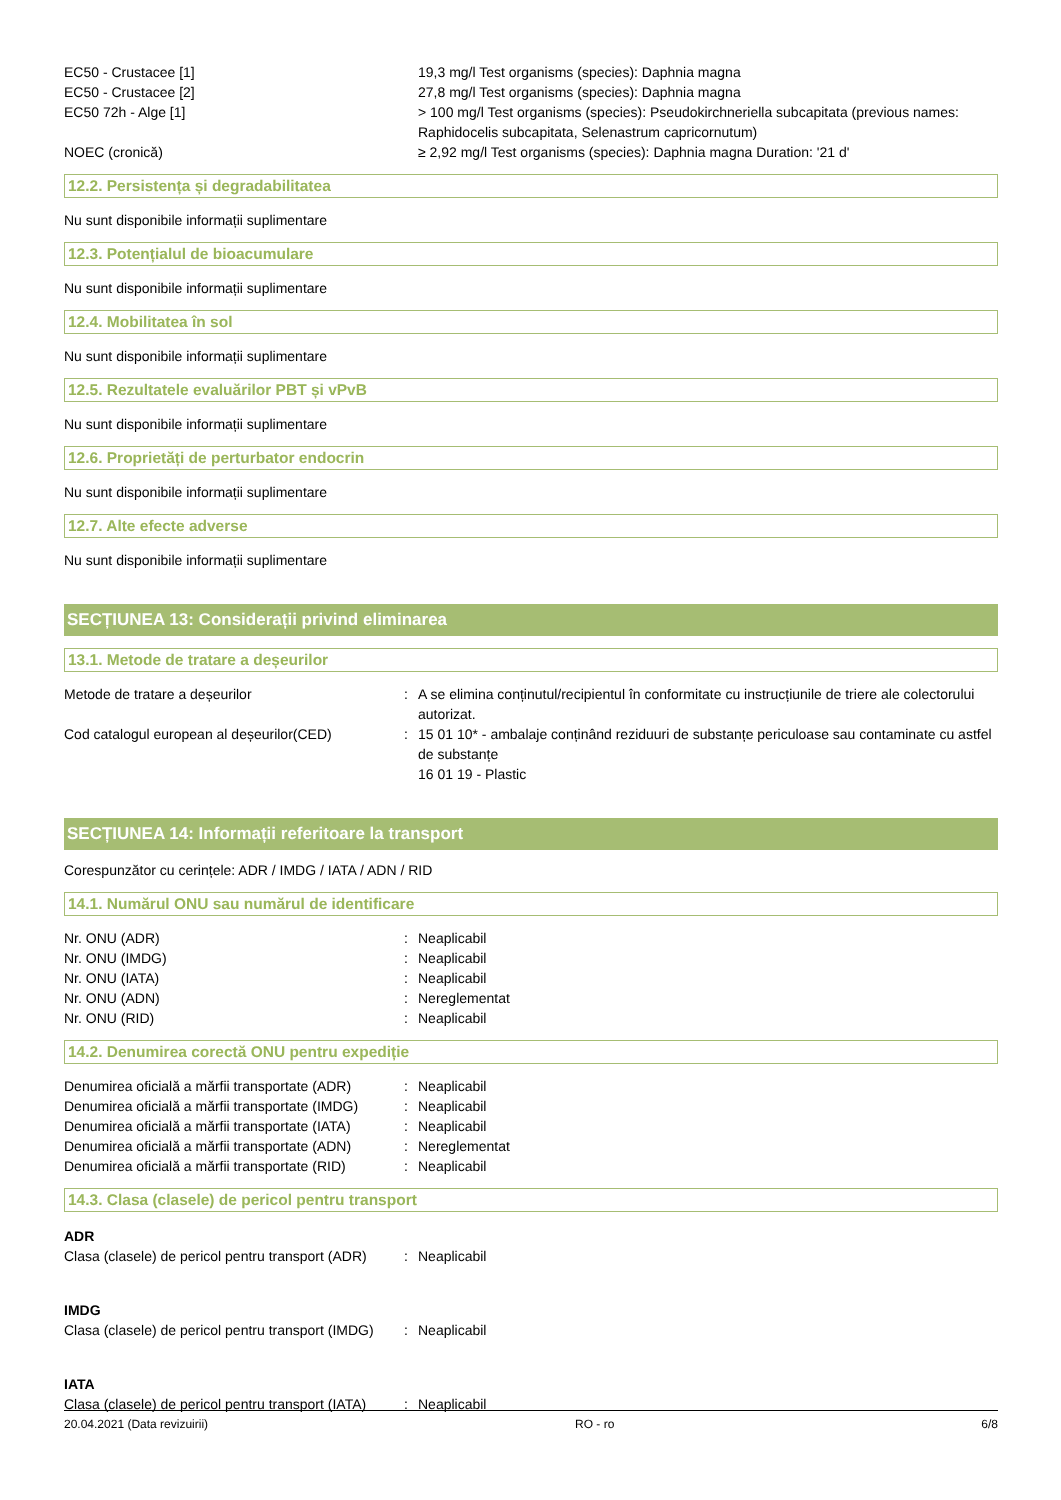| EC50 - Crustacee [1] | 19,3 mg/l Test organisms (species): Daphnia magna |
| EC50 - Crustacee [2] | 27,8 mg/l Test organisms (species): Daphnia magna |
| EC50 72h - Alge [1] | > 100 mg/l Test organisms (species): Pseudokirchneriella subcapitata (previous names: Raphidocelis subcapitata, Selenastrum capricornutum) |
| NOEC (cronică) | ≥ 2,92 mg/l Test organisms (species): Daphnia magna Duration: '21 d' |
12.2. Persistența și degradabilitatea
Nu sunt disponibile informații suplimentare
12.3. Potențialul de bioacumulare
Nu sunt disponibile informații suplimentare
12.4. Mobilitatea în sol
Nu sunt disponibile informații suplimentare
12.5. Rezultatele evaluărilor PBT și vPvB
Nu sunt disponibile informații suplimentare
12.6. Proprietăți de perturbator endocrin
Nu sunt disponibile informații suplimentare
12.7. Alte efecte adverse
Nu sunt disponibile informații suplimentare
SECȚIUNEA 13: Considerații privind eliminarea
13.1. Metode de tratare a deșeurilor
| Metode de tratare a deșeurilor | : | A se elimina conținutul/recipientul în conformitate cu instrucțiunile de triere ale colectorului autorizat. |
| Cod catalogul european al deșeurilor(CED) | : | 15 01 10* - ambalaje conținând reziduuri de substanțe periculoase sau contaminate cu astfel de substanțe 16 01 19 - Plastic |
SECȚIUNEA 14: Informații referitoare la transport
Corespunzător cu cerințele: ADR / IMDG / IATA / ADN / RID
14.1. Numărul ONU sau numărul de identificare
| Nr. ONU (ADR) | : | Neaplicabil |
| Nr. ONU (IMDG) | : | Neaplicabil |
| Nr. ONU (IATA) | : | Neaplicabil |
| Nr. ONU (ADN) | : | Nereglementat |
| Nr. ONU (RID) | : | Neaplicabil |
14.2. Denumirea corectă ONU pentru expediție
| Denumirea oficială a mărfii transportate (ADR) | : | Neaplicabil |
| Denumirea oficială a mărfii transportate (IMDG) | : | Neaplicabil |
| Denumirea oficială a mărfii transportate (IATA) | : | Neaplicabil |
| Denumirea oficială a mărfii transportate (ADN) | : | Nereglementat |
| Denumirea oficială a mărfii transportate (RID) | : | Neaplicabil |
14.3. Clasa (clasele) de pericol pentru transport
ADR
| Clasa (clasele) de pericol pentru transport (ADR) | : | Neaplicabil |
IMDG
| Clasa (clasele) de pericol pentru transport (IMDG) | : | Neaplicabil |
IATA
| Clasa (clasele) de pericol pentru transport (IATA) | : | Neaplicabil |
20.04.2021 (Data revizuirii) RO - ro 6/8